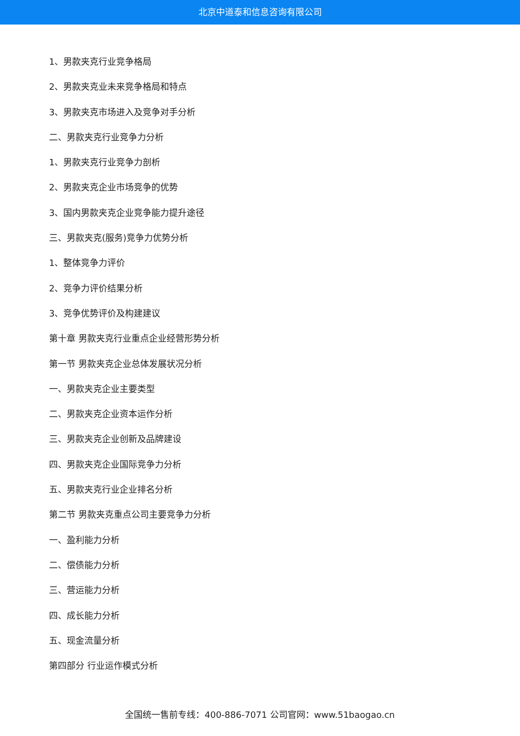北京中道泰和信息咨询有限公司
1、男款夹克行业竞争格局
2、男款夹克业未来竞争格局和特点
3、男款夹克市场进入及竞争对手分析
二、男款夹克行业竞争力分析
1、男款夹克行业竞争力剖析
2、男款夹克企业市场竞争的优势
3、国内男款夹克企业竞争能力提升途径
三、男款夹克(服务)竞争力优势分析
1、整体竞争力评价
2、竞争力评价结果分析
3、竞争优势评价及构建建议
第十章 男款夹克行业重点企业经营形势分析
第一节 男款夹克企业总体发展状况分析
一、男款夹克企业主要类型
二、男款夹克企业资本运作分析
三、男款夹克企业创新及品牌建设
四、男款夹克企业国际竞争力分析
五、男款夹克行业企业排名分析
第二节 男款夹克重点公司主要竞争力分析
一、盈利能力分析
二、偿债能力分析
三、营运能力分析
四、成长能力分析
五、现金流量分析
第四部分 行业运作模式分析
全国统一售前专线：400-886-7071 公司官网：www.51baogao.cn